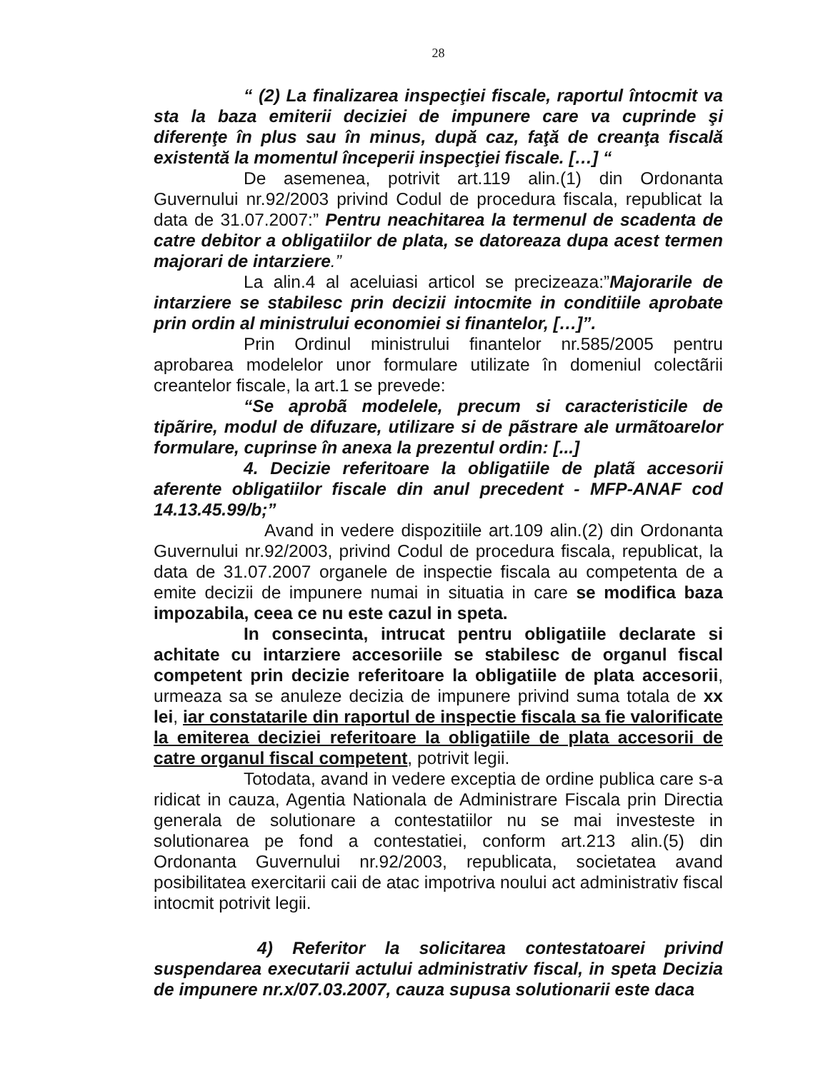28
“ (2) La finalizarea inspecţiei fiscale, raportul întocmit va sta la baza emiterii deciziei de impunere care va cuprinde şi diferenţe în plus sau în minus, după caz, faţă de creanţa fiscală existentă la momentul începerii inspecţiei fiscale. […] “
De asemenea, potrivit art.119 alin.(1) din Ordonanta Guvernului nr.92/2003 privind Codul de procedura fiscala, republicat la data de 31.07.2007:” Pentru neachitarea la termenul de scadenta de catre debitor a obligatiilor de plata, se datoreaza dupa acest termen majorari de intarziere.”
La alin.4 al aceluiasi articol se precizeaza:”Majorarile de intarziere se stabilesc prin decizii intocmite in conditiile aprobate prin ordin al ministrului economiei si finantelor, […]”.
Prin Ordinul ministrului finantelor nr.585/2005 pentru aprobarea modelelor unor formulare utilizate în domeniul colectãrii creantelor fiscale, la art.1 se prevede:
“Se aprobã modelele, precum si caracteristicile de tipãrire, modul de difuzare, utilizare si de pãstrare ale urmãtoarelor formulare, cuprinse în anexa la prezentul ordin: [...]
4. Decizie referitoare la obligatiile de platã accesorii aferente obligatiilor fiscale din anul precedent - MFP-ANAF cod 14.13.45.99/b;”
Avand in vedere dispozitiile art.109 alin.(2) din Ordonanta Guvernului nr.92/2003, privind Codul de procedura fiscala, republicat, la data de 31.07.2007 organele de inspectie fiscala au competenta de a emite decizii de impunere numai in situatia in care se modifica baza impozabila, ceea ce nu este cazul in speta.
In consecinta, intrucat pentru obligatiile declarate si achitate cu intarziere accesoriile se stabilesc de organul fiscal competent prin decizie referitoare la obligatiile de plata accesorii, urmeaza sa se anuleze decizia de impunere privind suma totala de xx lei, iar constatarile din raportul de inspectie fiscala sa fie valorificate la emiterea deciziei referitoare la obligatiile de plata accesorii de catre organul fiscal competent, potrivit legii.
Totodata, avand in vedere exceptia de ordine publica care s-a ridicat in cauza, Agentia Nationala de Administrare Fiscala prin Directia generala de solutionare a contestatiilor nu se mai investeste in solutionarea pe fond a contestatiei, conform art.213 alin.(5) din Ordonanta Guvernului nr.92/2003, republicata, societatea avand posibilitatea exercitarii caii de atac impotriva noului act administrativ fiscal intocmit potrivit legii.
4) Referitor la solicitarea contestatoarei privind suspendarea executarii actului administrativ fiscal, in speta Decizia de impunere nr.x/07.03.2007, cauza supusa solutionarii este daca